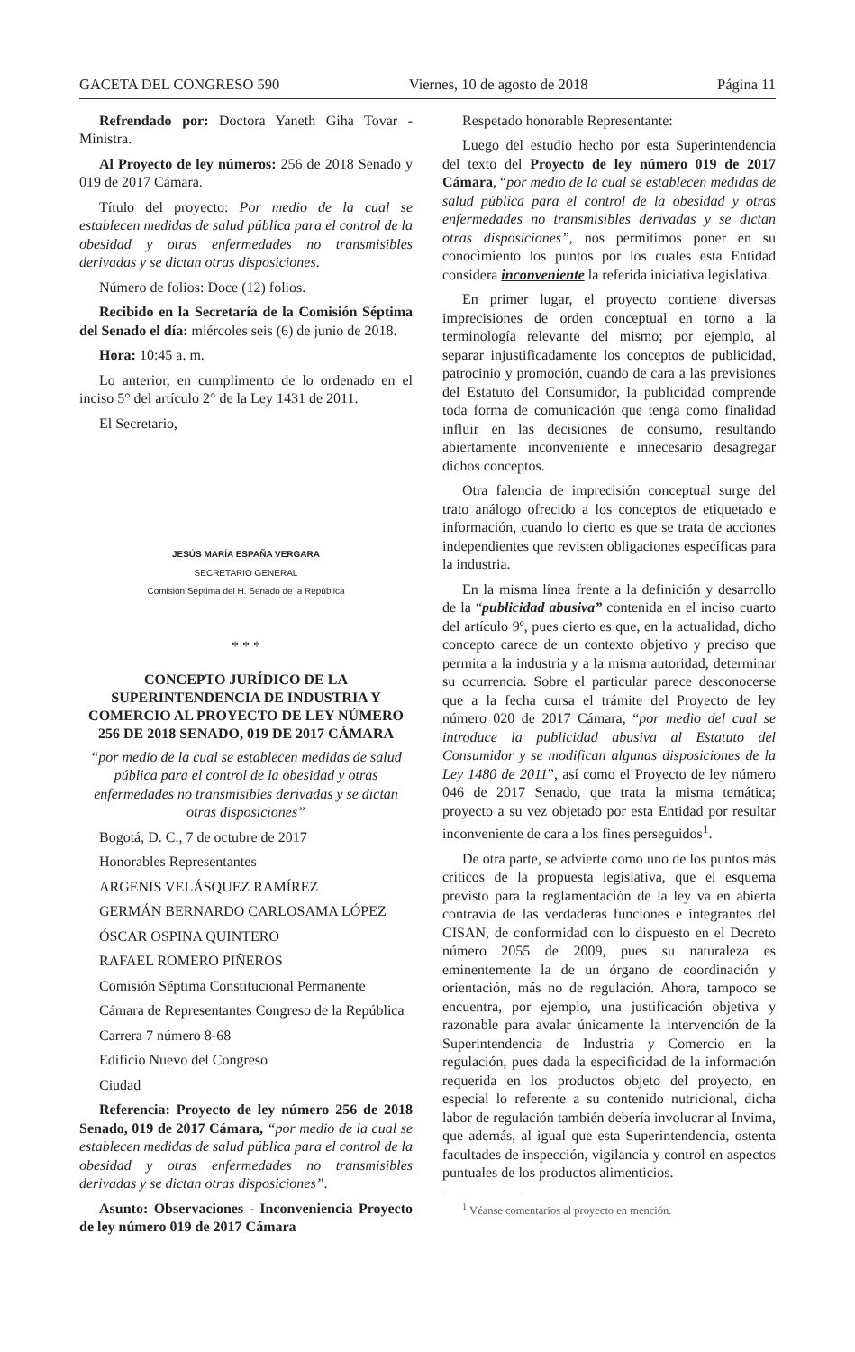GACETA DEL CONGRESO 590 Viernes, 10 de agosto de 2018 Página 11
Refrendado por: Doctora Yaneth Giha Tovar - Ministra.
Al Proyecto de ley números: 256 de 2018 Senado y 019 de 2017 Cámara.
Título del proyecto: Por medio de la cual se establecen medidas de salud pública para el control de la obesidad y otras enfermedades no transmisibles derivadas y se dictan otras disposiciones.
Número de folios: Doce (12) folios.
Recibido en la Secretaría de la Comisión Séptima del Senado el día: miércoles seis (6) de junio de 2018.
Hora: 10:45 a. m.
Lo anterior, en cumplimento de lo ordenado en el inciso 5° del artículo 2° de la Ley 1431 de 2011.
El Secretario,
JESÚS MARÍA ESPAÑA VERGARA
SECRETARIO GENERAL
Comisión Séptima del H. Senado de la República
* * *
CONCEPTO JURÍDICO DE LA SUPERINTENDENCIA DE INDUSTRIA Y COMERCIO AL PROYECTO DE LEY NÚMERO 256 DE 2018 SENADO, 019 DE 2017 CÁMARA
“por medio de la cual se establecen medidas de salud pública para el control de la obesidad y otras enfermedades no transmisibles derivadas y se dictan otras disposiciones”
Bogotá, D. C., 7 de octubre de 2017
Honorables Representantes
ARGENIS VELÁSQUEZ RAMÍREZ
GERMÁN BERNARDO CARLOSAMA LÓPEZ
ÓSCAR OSPINA QUINTERO
RAFAEL ROMERO PIÑEROS
Comisión Séptima Constitucional Permanente
Cámara de Representantes Congreso de la República
Carrera 7 número 8-68
Edificio Nuevo del Congreso
Ciudad
Referencia: Proyecto de ley número 256 de 2018 Senado, 019 de 2017 Cámara, “por medio de la cual se establecen medidas de salud pública para el control de la obesidad y otras enfermedades no transmisibles derivadas y se dictan otras disposiciones”.
Asunto: Observaciones - Inconveniencia Proyecto de ley número 019 de 2017 Cámara
Respetado honorable Representante:
Luego del estudio hecho por esta Superintendencia del texto del Proyecto de ley número 019 de 2017 Cámara, “por medio de la cual se establecen medidas de salud pública para el control de la obesidad y otras enfermedades no transmisibles derivadas y se dictan otras disposiciones”, nos permitimos poner en su conocimiento los puntos por los cuales esta Entidad considera inconveniente la referida iniciativa legislativa.
En primer lugar, el proyecto contiene diversas imprecisiones de orden conceptual en torno a la terminología relevante del mismo; por ejemplo, al separar injustificadamente los conceptos de publicidad, patrocinio y promoción, cuando de cara a las previsiones del Estatuto del Consumidor, la publicidad comprende toda forma de comunicación que tenga como finalidad influir en las decisiones de consumo, resultando abiertamente inconveniente e innecesario desagregar dichos conceptos.
Otra falencia de imprecisión conceptual surge del trato análogo ofrecido a los conceptos de etiquetado e información, cuando lo cierto es que se trata de acciones independientes que revisten obligaciones específicas para la industria.
En la misma línea frente a la definición y desarrollo de la “publicidad abusiva” contenida en el inciso cuarto del artículo 9º, pues cierto es que, en la actualidad, dicho concepto carece de un contexto objetivo y preciso que permita a la industria y a la misma autoridad, determinar su ocurrencia. Sobre el particular parece desconocerse que a la fecha cursa el trámite del Proyecto de ley número 020 de 2017 Cámara, “por medio del cual se introduce la publicidad abusiva al Estatuto del Consumidor y se modifican algunas disposiciones de la Ley 1480 de 2011”, así como el Proyecto de ley número 046 de 2017 Senado, que trata la misma temática; proyecto a su vez objetado por esta Entidad por resultar inconveniente de cara a los fines perseguidos<sup>1</sup>.
De otra parte, se advierte como uno de los puntos más críticos de la propuesta legislativa, que el esquema previsto para la reglamentación de la ley va en abierta contravía de las verdaderas funciones e integrantes del CISAN, de conformidad con lo dispuesto en el Decreto número 2055 de 2009, pues su naturaleza es eminentemente la de un órgano de coordinación y orientación, más no de regulación. Ahora, tampoco se encuentra, por ejemplo, una justificación objetiva y razonable para avalar únicamente la intervención de la Superintendencia de Industria y Comercio en la regulación, pues dada la especificidad de la información requerida en los productos objeto del proyecto, en especial lo referente a su contenido nutricional, dicha labor de regulación también debería involucrar al Invima, que además, al igual que esta Superintendencia, ostenta facultades de inspección, vigilancia y control en aspectos puntuales de los productos alimenticios.
<sup>1</sup> Véanse comentarios al proyecto en mención.